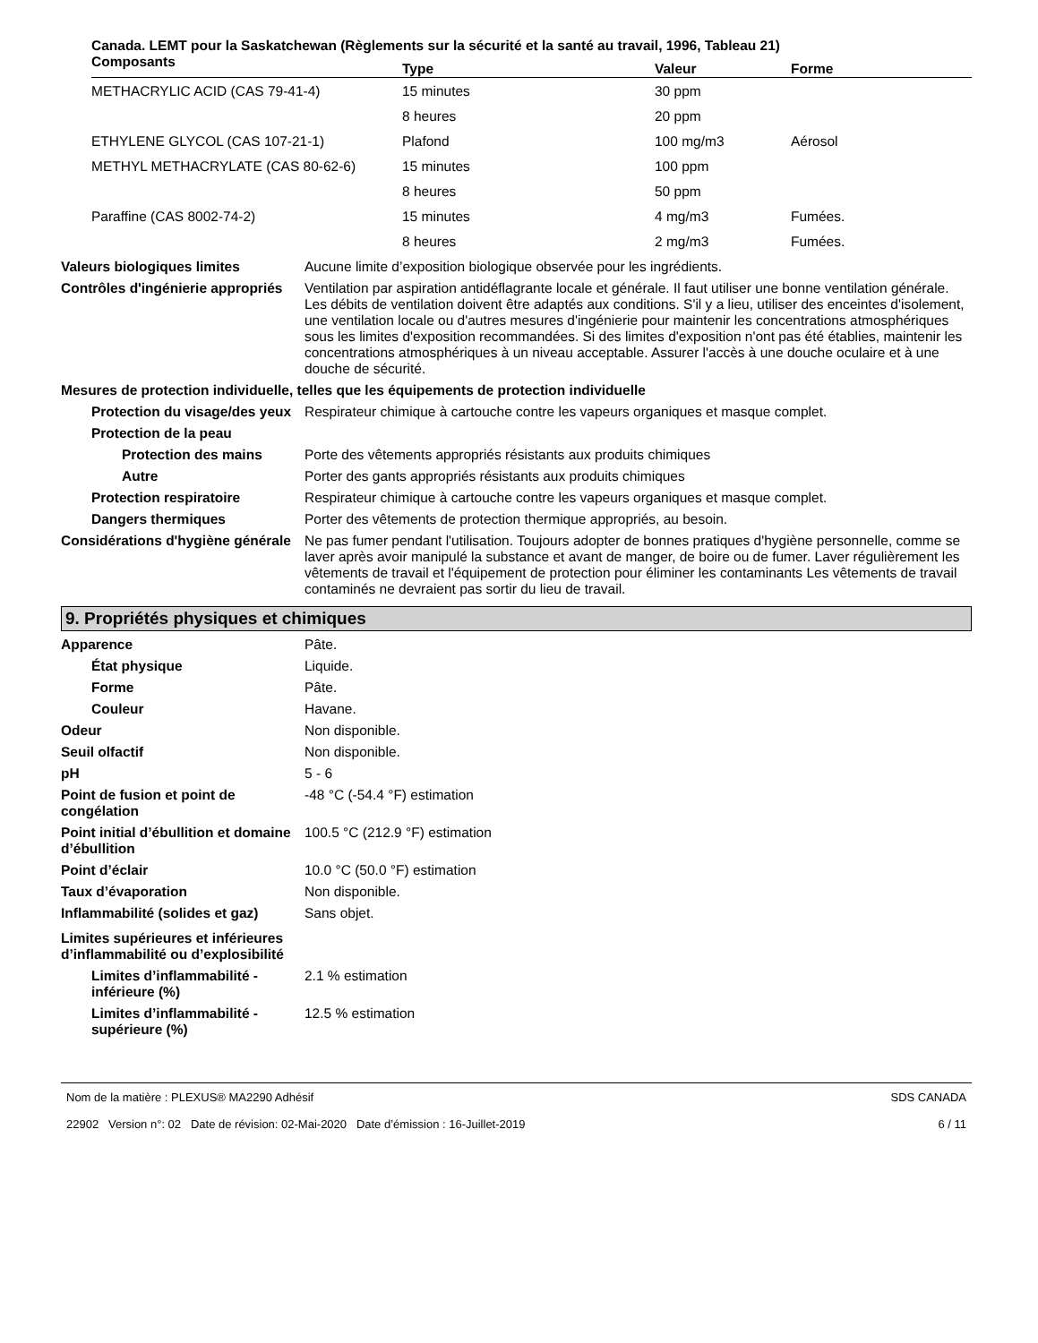Canada. LEMT pour la Saskatchewan (Règlements sur la sécurité et la santé au travail, 1996, Tableau 21)
| Composants | Type | Valeur | Forme |
| --- | --- | --- | --- |
| METHACRYLIC ACID (CAS 79-41-4) | 15 minutes | 30 ppm | |
| | 8 heures | 20 ppm | |
| ETHYLENE GLYCOL (CAS 107-21-1) | Plafond | 100 mg/m3 | Aérosol |
| METHYL METHACRYLATE (CAS 80-62-6) | 15 minutes | 100 ppm | |
| | 8 heures | 50 ppm | |
| Paraffine (CAS 8002-74-2) | 15 minutes | 4 mg/m3 | Fumées. |
| | 8 heures | 2 mg/m3 | Fumées. |
Valeurs biologiques limites Aucune limite d’exposition biologique observée pour les ingrédients.
Contrôles d'ingénierie appropriés
Ventilation par aspiration antidéflagrante locale et générale. Il faut utiliser une bonne ventilation générale. Les débits de ventilation doivent être adaptés aux conditions. S'il y a lieu, utiliser des enceintes d'isolement, une ventilation locale ou d'autres mesures d'ingénierie pour maintenir les concentrations atmosphériques sous les limites d'exposition recommandées. Si des limites d'exposition n'ont pas été établies, maintenir les concentrations atmosphériques à un niveau acceptable. Assurer l'accès à une douche oculaire et à une douche de sécurité.
Mesures de protection individuelle, telles que les équipements de protection individuelle
Protection du visage/des yeux
Respirateur chimique à cartouche contre les vapeurs organiques et masque complet.
Protection de la peau
Protection des mains Porte des vêtements appropriés résistants aux produits chimiques
Autre Porter des gants appropriés résistants aux produits chimiques
Protection respiratoire Respirateur chimique à cartouche contre les vapeurs organiques et masque complet.
Dangers thermiques Porter des vêtements de protection thermique appropriés, au besoin.
Considérations d'hygiène générale
Ne pas fumer pendant l'utilisation. Toujours adopter de bonnes pratiques d'hygiène personnelle, comme se laver après avoir manipulé la substance et avant de manger, de boire ou de fumer. Laver régulièrement les vêtements de travail et l'équipement de protection pour éliminer les contaminants Les vêtements de travail contaminés ne devraient pas sortir du lieu de travail.
9. Propriétés physiques et chimiques
Apparence Pâte.
État physique Liquide.
Forme Pâte.
Couleur Havane.
Odeur Non disponible.
Seuil olfactif Non disponible.
pH 5 - 6
Point de fusion et point de congélation
-48 °C (-54.4 °F) estimation
Point initial d’ébullition et domaine
d’ébullition
100.5 °C (212.9 °F) estimation
Point d’éclair 10.0 °C (50.0 °F) estimation
Taux d’évaporation Non disponible.
Inflammabilité (solides et gaz)
Sans objet.
Limites supérieures et inférieures
d’inflammabilité ou d’explosibilité
Limites d’inflammabilité - inférieure (%)
2.1 % estimation
Limites d’inflammabilité - supérieure (%)
12.5 % estimation
Nom de la matière : PLEXUS® MA2290 Adhésif
22902 Version n°: 02 Date de révision: 02-Mai-2020 Date d’émission : 16-Juillet-2019
SDS CANADA
6 / 11